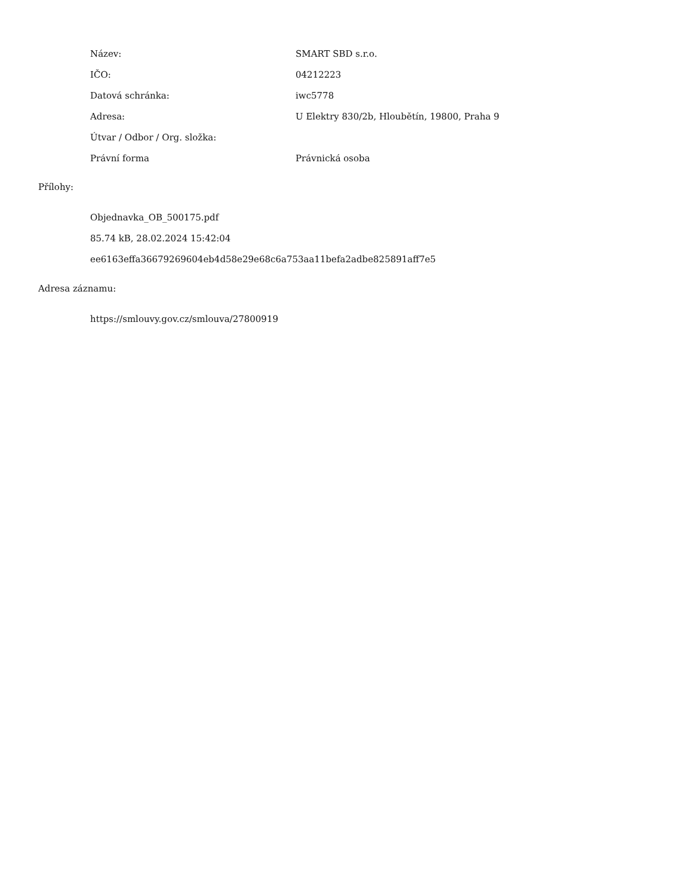| Název: | SMART SBD s.r.o. |
| IČO: | 04212223 |
| Datová schránka: | iwc5778 |
| Adresa: | U Elektry 830/2b, Hloubětín, 19800, Praha 9 |
| Útvar / Odbor / Org. složka: | |
| Právní forma | Právnická osoba |
Přílohy:
Objednavka_OB_500175.pdf
85.74 kB, 28.02.2024 15:42:04
ee6163effa36679269604eb4d58e29e68c6a753aa11befa2adbe825891aff7e5
Adresa záznamu:
https://smlouvy.gov.cz/smlouva/27800919